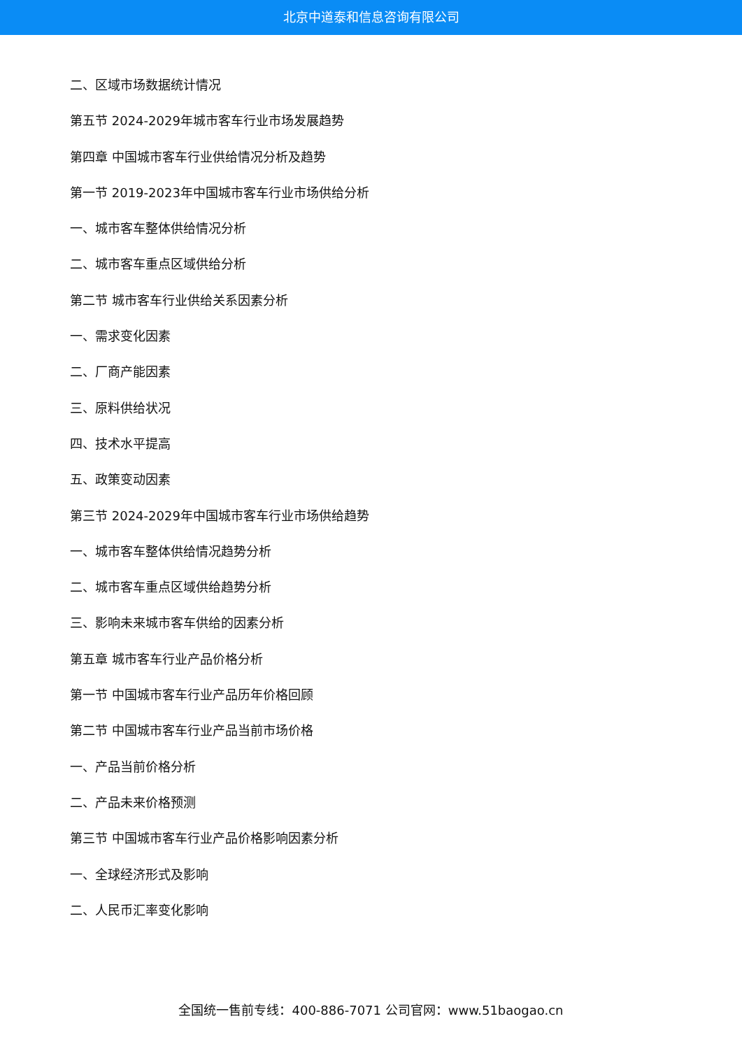北京中道泰和信息咨询有限公司
二、区域市场数据统计情况
第五节 2024-2029年城市客车行业市场发展趋势
第四章 中国城市客车行业供给情况分析及趋势
第一节 2019-2023年中国城市客车行业市场供给分析
一、城市客车整体供给情况分析
二、城市客车重点区域供给分析
第二节 城市客车行业供给关系因素分析
一、需求变化因素
二、厂商产能因素
三、原料供给状况
四、技术水平提高
五、政策变动因素
第三节 2024-2029年中国城市客车行业市场供给趋势
一、城市客车整体供给情况趋势分析
二、城市客车重点区域供给趋势分析
三、影响未来城市客车供给的因素分析
第五章 城市客车行业产品价格分析
第一节 中国城市客车行业产品历年价格回顾
第二节 中国城市客车行业产品当前市场价格
一、产品当前价格分析
二、产品未来价格预测
第三节 中国城市客车行业产品价格影响因素分析
一、全球经济形式及影响
二、人民币汇率变化影响
全国统一售前专线：400-886-7071 公司官网：www.51baogao.cn